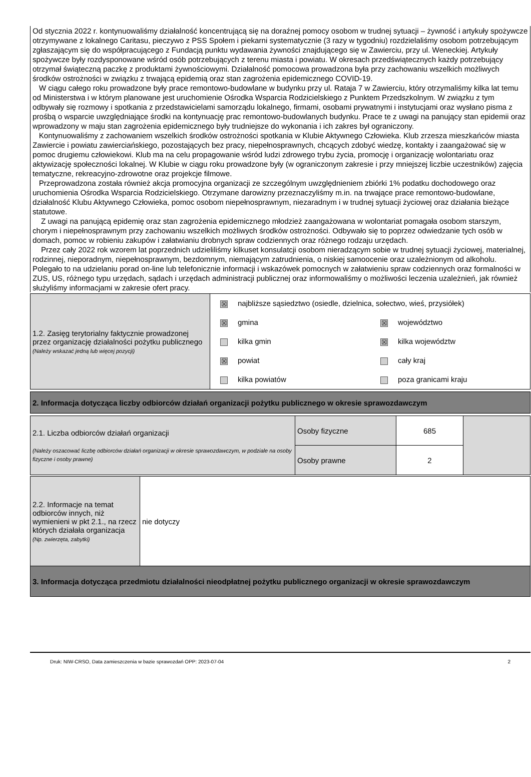Od stycznia 2022 r. kontynuowaliśmy działalność koncentrującą się na doraźnej pomocy osobom w trudnej sytuacji – żywność i artykuły spożywcze otrzymywane z lokalnego Caritasu, pieczywo z PSS Społem i piekarni systematycznie (3 razy w tygodniu) rozdzielaliśmy osobom potrzebującym zgłaszającym się do współpracującego z Fundacją punktu wydawania żywności znajdującego się w Zawierciu, przy ul. Weneckiej. Artykuły spożywcze były rozdysponowane wśród osób potrzebujących z terenu miasta i powiatu. W okresach przedświątecznych każdy potrzebujący otrzymał świąteczną paczkę z produktami żywnościowymi. Działalność pomocowa prowadzona była przy zachowaniu wszelkich możliwych środków ostrożności w związku z trwającą epidemią oraz stan zagrożenia epidemicznego COVID-19.
W ciągu całego roku prowadzone były prace remontowo-budowlane w budynku przy ul. Rataja 7 w Zawierciu, który otrzymaliśmy kilka lat temu od Ministerstwa i w którym planowane jest uruchomienie Ośrodka Wsparcia Rodzicielskiego z Punktem Przedszkolnym. W związku z tym odbywały się rozmowy i spotkania z przedstawicielami samorządu lokalnego, firmami, osobami prywatnymi i instytucjami oraz wysłano pisma z prośbą o wsparcie uwzględniające środki na kontynuację prac remontowo-budowlanych budynku. Prace te z uwagi na panujący stan epidemii oraz wprowadzony w maju stan zagrożenia epidemicznego były trudniejsze do wykonania i ich zakres był ograniczony.
Kontynuowaliśmy z zachowaniem wszelkich środków ostrożności spotkania w Klubie Aktywnego Człowieka. Klub zrzesza mieszkańców miasta Zawiercie i powiatu zawierciańskiego, pozostających bez pracy, niepełnosprawnych, chcących zdobyć wiedzę, kontakty i zaangażować się w pomoc drugiemu człowiekowi. Klub ma na celu propagowanie wśród ludzi zdrowego trybu życia, promocję i organizację wolontariatu oraz aktywizację społeczności lokalnej. W Klubie w ciągu roku prowadzone były (w ograniczonym zakresie i przy mniejszej liczbie uczestników) zajęcia tematyczne, rekreacyjno-zdrowotne oraz projekcje filmowe.
Przeprowadzona została również akcja promocyjna organizacji ze szczególnym uwzględnieniem zbiórki 1% podatku dochodowego oraz uruchomienia Ośrodka Wsparcia Rodzicielskiego. Otrzymane darowizny przeznaczyliśmy m.in. na trwające prace remontowo-budowlane, działalność Klubu Aktywnego Człowieka, pomoc osobom niepełnosprawnym, niezaradnym i w trudnej sytuacji życiowej oraz działania bieżące statutowe.
Z uwagi na panującą epidemię oraz stan zagrożenia epidemicznego młodzież zaangażowana w wolontariat pomagała osobom starszym, chorym i niepełnosprawnym przy zachowaniu wszelkich możliwych środków ostrożności. Odbywało się to poprzez odwiedzanie tych osób w domach, pomoc w robieniu zakupów i załatwianiu drobnych spraw codziennych oraz różnego rodzaju urzędach.
Przez cały 2022 rok wzorem lat poprzednich udzieliliśmy kilkuset konsulatcji osobom nieradzącym sobie w trudnej sytuacji życiowej, materialnej, rodzinnej, nieporadnym, niepełnosprawnym, bezdomnym, niemającym zatrudnienia, o niskiej samoocenie oraz uzależnionym od alkoholu. Polegało to na udzielaniu porad on-line lub telefonicznie informacji i wskazówek pomocnych w załatwieniu spraw codziennych oraz formalności w ZUS, US, różnego typu urzędach, sądach i urzędach administracji publicznej oraz informowaliśmy o możliwości leczenia uzależnień, jak również służyliśmy informacjami w zakresie ofert pracy.
| 1.2. Zasięg terytorialny faktycznie prowadzonej przez organizację działalności pożytku publicznego (Należy wskazać jedną lub więcej pozycji) | ☒ najbliższe sąsiedztwo (osiedle, dzielnica, sołectwo, wieś, przysiółek) ☒ gmina kilka gmin ☒ powiat kilka powiatów ☒ województwo ☒ kilka województw cały kraj poza granicami kraju |
| 2. Informacja dotycząca liczby odbiorców działań organizacji pożytku publicznego w okresie sprawozdawczym |
| 2.1. Liczba odbiorców działań organizacji (Należy oszacować liczbę odbiorców działań organizacji w okresie sprawozdawczym, w podziale na osoby fizyczne i osoby prawne) | Osoby fizyczne | 685 | |
| | Osoby prawne | 2 | |
| 2.2. Informacje na temat odbiorców innych, niż wymienieni w pkt 2.1., na rzecz których działała organizacja (Np. zwierzęta, zabytki) | nie dotyczy |
| 3. Informacja dotycząca przedmiotu działalności nieodpłatnej pożytku publicznego organizacji w okresie sprawozdawczym | |
Druk: NIW-CRSO, Data zamieszczenia w bazie sprawozdań OPP: 2023-07-04 2